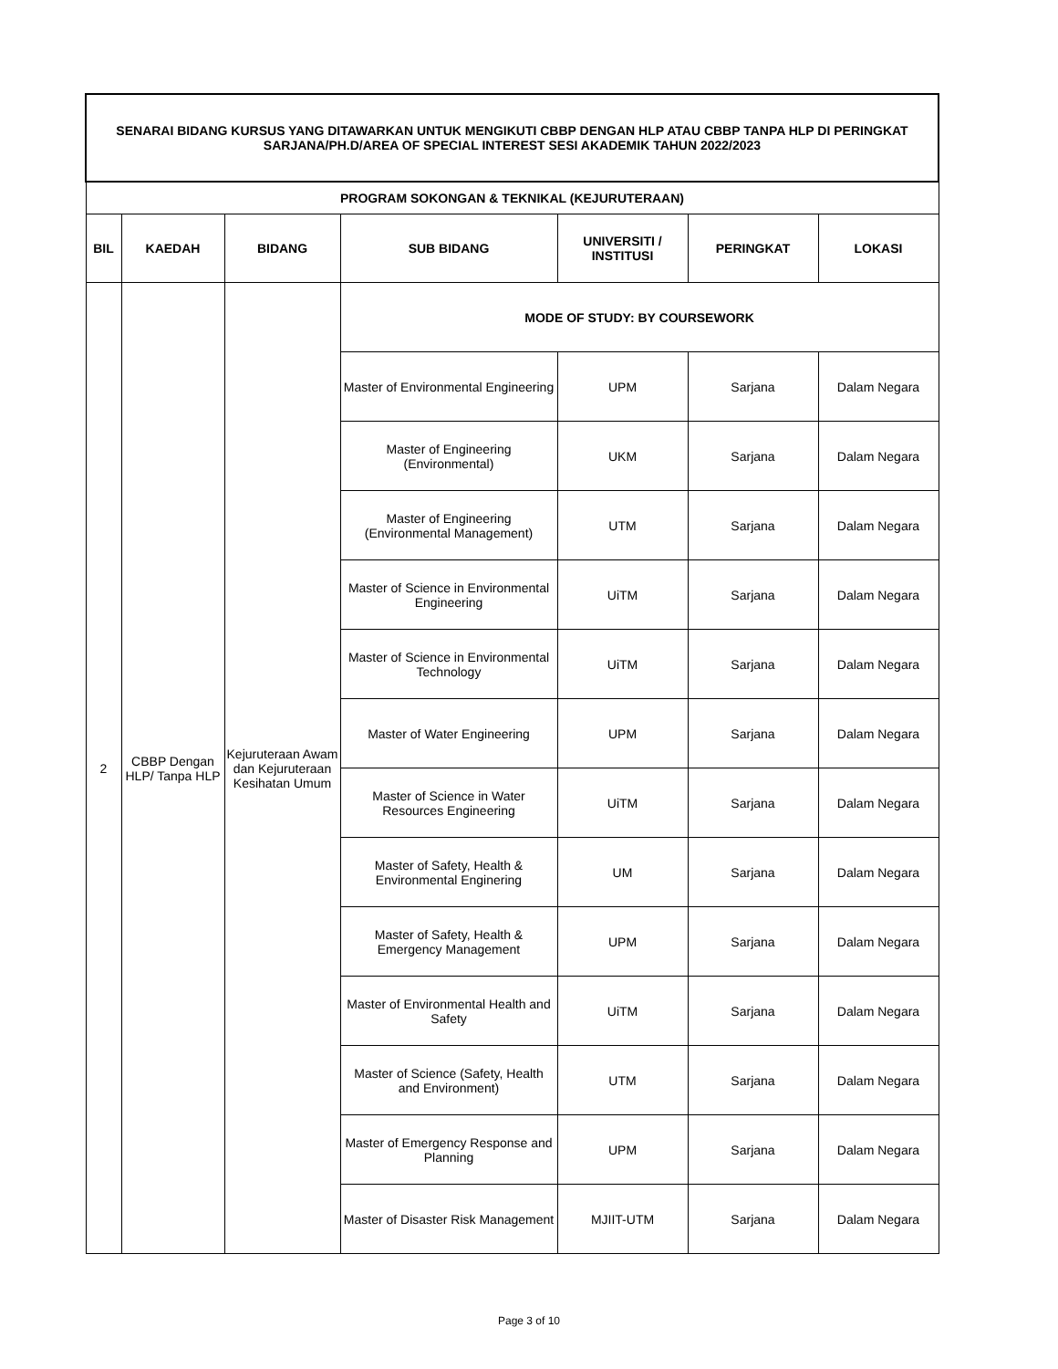| SENARAI BIDANG KURSUS YANG DITAWARKAN UNTUK MENGIKUTI CBBP DENGAN HLP ATAU CBBP TANPA HLP DI PERINGKAT SARJANA/PH.D/AREA OF SPECIAL INTEREST SESI AKADEMIK TAHUN 2022/2023 | | | | | | |
| PROGRAM SOKONGAN & TEKNIKAL (KEJURUTERAAN) | | | | | | |
| BIL | KAEDAH | BIDANG | SUB BIDANG | UNIVERSITI / INSTITUSI | PERINGKAT | LOKASI |
| 2 | CBBP Dengan HLP/ Tanpa HLP | Kejuruteraan Awam dan Kejuruteraan Kesihatan Umum | MODE OF STUDY: BY COURSEWORK | | | |
| | | | Master of Environmental Engineering | UPM | Sarjana | Dalam Negara |
| | | | Master of Engineering (Environmental) | UKM | Sarjana | Dalam Negara |
| | | | Master of Engineering (Environmental Management) | UTM | Sarjana | Dalam Negara |
| | | | Master of Science in Environmental Engineering | UiTM | Sarjana | Dalam Negara |
| | | | Master of Science in Environmental Technology | UiTM | Sarjana | Dalam Negara |
| | | | Master of Water Engineering | UPM | Sarjana | Dalam Negara |
| | | | Master of Science in Water Resources Engineering | UiTM | Sarjana | Dalam Negara |
| | | | Master of Safety, Health & Environmental Enginering | UM | Sarjana | Dalam Negara |
| | | | Master of Safety, Health & Emergency Management | UPM | Sarjana | Dalam Negara |
| | | | Master of Environmental Health and Safety | UiTM | Sarjana | Dalam Negara |
| | | | Master of Science (Safety, Health and Environment) | UTM | Sarjana | Dalam Negara |
| | | | Master of Emergency Response and Planning | UPM | Sarjana | Dalam Negara |
| | | | Master of Disaster Risk Management | MJIIT-UTM | Sarjana | Dalam Negara |
Page 3 of 10